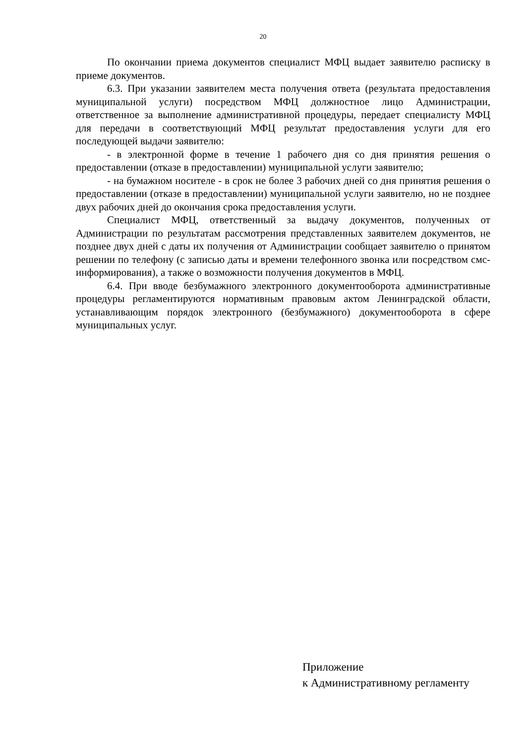20
По окончании приема документов специалист МФЦ выдает заявителю расписку в приеме документов.
6.3. При указании заявителем места получения ответа (результата предоставления муниципальной услуги) посредством МФЦ должностное лицо Администрации, ответственное за выполнение административной процедуры, передает специалисту МФЦ для передачи в соответствующий МФЦ результат предоставления услуги для его последующей выдачи заявителю:
- в электронной форме в течение 1 рабочего дня со дня принятия решения о предоставлении (отказе в предоставлении) муниципальной услуги заявителю;
- на бумажном носителе - в срок не более 3 рабочих дней со дня принятия решения о предоставлении (отказе в предоставлении) муниципальной услуги заявителю, но не позднее двух рабочих дней до окончания срока предоставления услуги.
Специалист МФЦ, ответственный за выдачу документов, полученных от Администрации по результатам рассмотрения представленных заявителем документов, не позднее двух дней с даты их получения от Администрации сообщает заявителю о принятом решении по телефону (с записью даты и времени телефонного звонка или посредством смс-информирования), а также о возможности получения документов в МФЦ.
6.4. При вводе безбумажного электронного документооборота административные процедуры регламентируются нормативным правовым актом Ленинградской области, устанавливающим порядок электронного (безбумажного) документооборота в сфере муниципальных услуг.
Приложение
к Административному регламенту